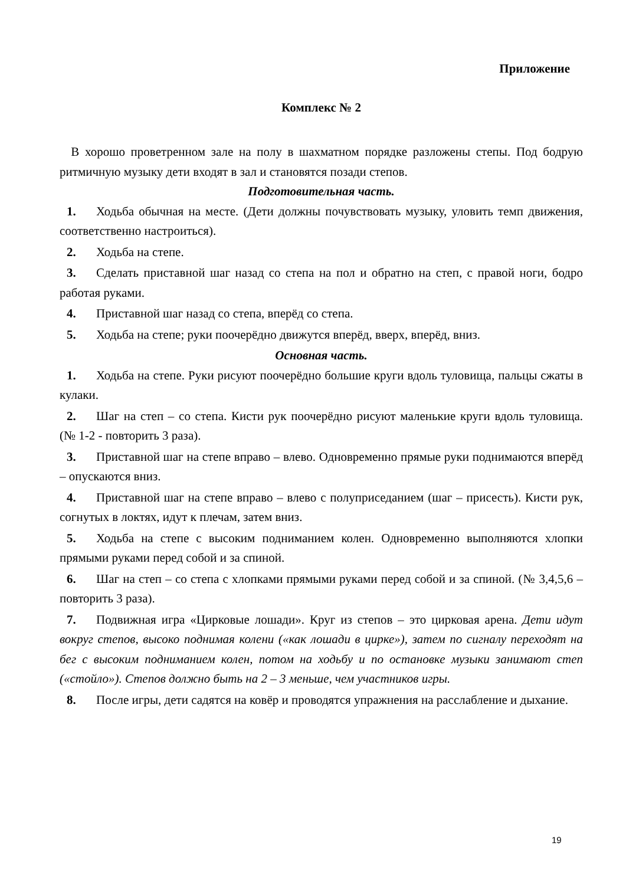Приложение
Комплекс № 2
В хорошо проветренном зале на полу в шахматном порядке разложены степы. Под бодрую ритмичную музыку дети входят в зал и становятся позади степов.
Подготовительная часть.
1. Ходьба обычная на месте. (Дети должны почувствовать музыку, уловить темп движения, соответственно настроиться).
2. Ходьба на степе.
3. Сделать приставной шаг назад со степа на пол и обратно на степ, с правой ноги, бодро работая руками.
4. Приставной шаг назад со степа, вперёд со степа.
5. Ходьба на степе; руки поочерёдно движутся вперёд, вверх, вперёд, вниз.
Основная часть.
1. Ходьба на степе. Руки рисуют поочерёдно большие круги вдоль туловища, пальцы сжаты в кулаки.
2. Шаг на степ – со степа. Кисти рук поочерёдно рисуют маленькие круги вдоль туловища. (№ 1-2 - повторить 3 раза).
3. Приставной шаг на степе вправо – влево. Одновременно прямые руки поднимаются вперёд – опускаются вниз.
4. Приставной шаг на степе вправо – влево с полуприседанием (шаг – присесть). Кисти рук, согнутых в локтях, идут к плечам, затем вниз.
5. Ходьба на степе с высоким подниманием колен. Одновременно выполняются хлопки прямыми руками перед собой и за спиной.
6. Шаг на степ – со степа с хлопками прямыми руками перед собой и за спиной. (№ 3,4,5,6 – повторить 3 раза).
7. Подвижная игра «Цирковые лошади». Круг из степов – это цирковая арена. Дети идут вокруг степов, высоко поднимая колени («как лошади в цирке»), затем по сигналу переходят на бег с высоким подниманием колен, потом на ходьбу и по остановке музыки занимают степ («стойло»). Степов должно быть на 2 – 3 меньше, чем участников игры.
8. После игры, дети садятся на ковёр и проводятся упражнения на расслабление и дыхание.
19